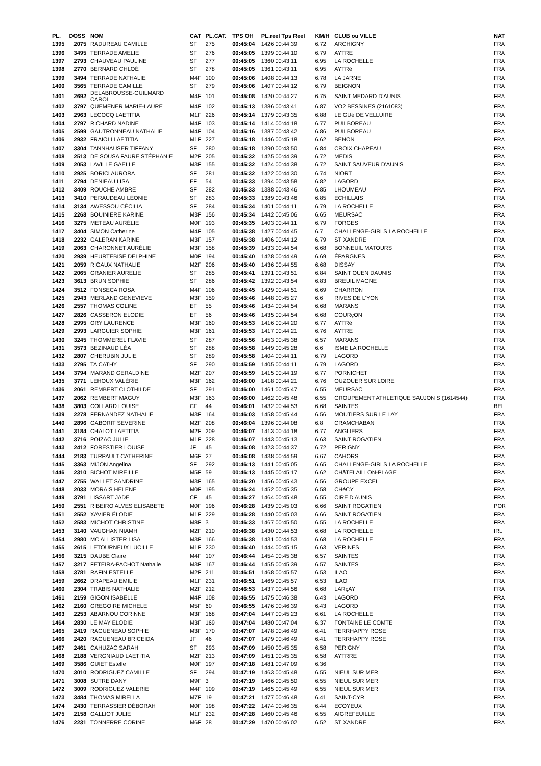| PL. | DOSS | NOM | CAT | PL.CAT. | TPS Off | PL.reel Tps Reel | KM/H | CLUB ou VILLE | NAT |
| --- | --- | --- | --- | --- | --- | --- | --- | --- | --- |
| 1395 | 2075 | RADUREAU CAMILLE | SF | 275 | 00:45:04 | 1426 00:44:39 | 6.72 | ARCHIGNY | FRA |
| 1396 | 3495 | TERRADE AMELIE | SF | 276 | 00:45:05 | 1399 00:44:10 | 6.79 | AYTRE | FRA |
| 1397 | 2793 | CHAUVEAU PAULINE | SF | 277 | 00:45:05 | 1360 00:43:11 | 6.95 | LA ROCHELLE | FRA |
| 1398 | 2770 | BERNARD CHLOÉ | SF | 278 | 00:45:05 | 1361 00:43:11 | 6.95 | AYTRé | FRA |
| 1399 | 3494 | TERRADE NATHALIE | M4F | 100 | 00:45:06 | 1408 00:44:13 | 6.78 | LA JARNE | FRA |
| 1400 | 3565 | TERRADE CAMILLE | SF | 279 | 00:45:06 | 1407 00:44:12 | 6.79 | BEIGNON | FRA |
| 1401 | 2692 | DELABROUSSE-GUILMARD CAROL | M4F | 101 | 00:45:08 | 1420 00:44:27 | 6.75 | SAINT MEDARD D'AUNIS | FRA |
| 1402 | 3797 | QUEMENER MARIE-LAURE | M4F | 102 | 00:45:13 | 1386 00:43:41 | 6.87 | VO2 BESSINES (2161083) | FRA |
| 1403 | 2963 | LECOCQ LAETITIA | M1F | 226 | 00:45:14 | 1379 00:43:35 | 6.88 | LE GUé DE VELLUIRE | FRA |
| 1404 | 2797 | RICHARD NADINE | M4F | 103 | 00:45:14 | 1414 00:44:18 | 6.77 | PUILBOREAU | FRA |
| 1405 | 2599 | GAUTRONNEAU NATHALIE | M4F | 104 | 00:45:16 | 1387 00:43:42 | 6.86 | PUILBOREAU | FRA |
| 1406 | 2932 | FRAIOLI LAETITIA | M1F | 227 | 00:45:18 | 1446 00:45:18 | 6.62 | BENON | FRA |
| 1407 | 3304 | TANNHAUSER TIFFANY | SF | 280 | 00:45:18 | 1390 00:43:50 | 6.84 | CROIX CHAPEAU | FRA |
| 1408 | 2513 | DE SOUSA FAURE STÉPHANIE | M2F | 205 | 00:45:32 | 1425 00:44:39 | 6.72 | MEDIS | FRA |
| 1409 | 2053 | LAVILLE GAELLE | M3F | 155 | 00:45:32 | 1424 00:44:38 | 6.72 | SAINT SAUVEUR D'AUNIS | FRA |
| 1410 | 2925 | BORICI AURORA | SF | 281 | 00:45:32 | 1422 00:44:30 | 6.74 | NIORT | FRA |
| 1411 | 2794 | DENIEAU LISA | EF | 54 | 00:45:33 | 1394 00:43:58 | 6.82 | LAGORD | FRA |
| 1412 | 3409 | ROUCHE AMBRE | SF | 282 | 00:45:33 | 1388 00:43:46 | 6.85 | LHOUMEAU | FRA |
| 1413 | 3410 | PERAUDEAU LÉONIE | SF | 283 | 00:45:33 | 1389 00:43:46 | 6.85 | ECHILLAIS | FRA |
| 1414 | 3134 | AWESSOU CÉCILIA | SF | 284 | 00:45:34 | 1401 00:44:11 | 6.79 | LA ROCHELLE | FRA |
| 1415 | 2268 | BOUINIERE KARINE | M3F | 156 | 00:45:34 | 1442 00:45:06 | 6.65 | MEURSAC | FRA |
| 1416 | 3275 | METEAU AURÉLIE | M0F | 193 | 00:45:35 | 1403 00:44:11 | 6.79 | FORGES | FRA |
| 1417 | 3404 | SIMON Catherine | M4F | 105 | 00:45:38 | 1427 00:44:45 | 6.7 | CHALLENGE-GIRLS LA ROCHELLE | FRA |
| 1418 | 2232 | GALERAN KARINE | M3F | 157 | 00:45:38 | 1406 00:44:12 | 6.79 | ST XANDRE | FRA |
| 1419 | 2063 | CHARONNET AURÉLIE | M3F | 158 | 00:45:39 | 1433 00:44:54 | 6.68 | BONNEUIL MATOURS | FRA |
| 1420 | 2939 | HEURTEBISE DELPHINE | M0F | 194 | 00:45:40 | 1428 00:44:49 | 6.69 | ÉPARGNES | FRA |
| 1421 | 2059 | RIGAUX NATHALIE | M2F | 206 | 00:45:40 | 1436 00:44:55 | 6.68 | DISSAY | FRA |
| 1422 | 2065 | GRANIER AURELIE | SF | 285 | 00:45:41 | 1391 00:43:51 | 6.84 | SAINT OUEN DAUNIS | FRA |
| 1423 | 3613 | BRUN SOPHIE | SF | 286 | 00:45:42 | 1392 00:43:54 | 6.83 | BREUIL MAGNE | FRA |
| 1424 | 3512 | FONSECA ROSA | M4F | 106 | 00:45:45 | 1429 00:44:51 | 6.69 | CHARRON | FRA |
| 1425 | 2943 | MERLAND GENEVIEVE | M3F | 159 | 00:45:46 | 1448 00:45:27 | 6.6 | RIVES DE L'YON | FRA |
| 1426 | 2557 | THOMAS COLINE | EF | 55 | 00:45:46 | 1434 00:44:54 | 6.68 | MARANS | FRA |
| 1427 | 2826 | CASSERON ELODIE | EF | 56 | 00:45:46 | 1435 00:44:54 | 6.68 | COURçON | FRA |
| 1428 | 2995 | ORY LAURENCE | M3F | 160 | 00:45:53 | 1416 00:44:20 | 6.77 | AYTRé | FRA |
| 1429 | 2993 | LARGUIER SOPHIE | M3F | 161 | 00:45:53 | 1417 00:44:21 | 6.76 | AYTRE | FRA |
| 1430 | 3245 | THOMMEREL FLAVIE | SF | 287 | 00:45:56 | 1453 00:45:38 | 6.57 | MARANS | FRA |
| 1431 | 3573 | BEZINAUD LÉA | SF | 288 | 00:45:58 | 1449 00:45:28 | 6.6 | ISME LA ROCHELLE | FRA |
| 1432 | 2807 | CHERUBIN JULIE | SF | 289 | 00:45:58 | 1404 00:44:11 | 6.79 | LAGORD | FRA |
| 1433 | 2795 | TA CATHY | SF | 290 | 00:45:59 | 1405 00:44:11 | 6.79 | LAGORD | FRA |
| 1434 | 3794 | MARAND GERALDINE | M2F | 207 | 00:45:59 | 1415 00:44:19 | 6.77 | PORNICHET | FRA |
| 1435 | 3771 | LEHOUX VALÉRIE | M3F | 162 | 00:46:00 | 1418 00:44:21 | 6.76 | OUZOUER SUR LOIRE | FRA |
| 1436 | 2061 | REMBERT CLOTHILDE | SF | 291 | 00:46:00 | 1461 00:45:47 | 6.55 | MEURSAC | FRA |
| 1437 | 2062 | REMBERT MAGUY | M3F | 163 | 00:46:00 | 1462 00:45:48 | 6.55 | GROUPEMENT ATHLETIQUE SAUJON S (1614544) | FRA |
| 1438 | 3803 | COLLARD LOUISE | CF | 44 | 00:46:01 | 1432 00:44:53 | 6.68 | SAINTES | BEL |
| 1439 | 2278 | FERNANDEZ NATHALIE | M3F | 164 | 00:46:03 | 1458 00:45:44 | 6.56 | MOUTIERS SUR LE LAY | FRA |
| 1440 | 2896 | GABORIT SEVERINE | M2F | 208 | 00:46:04 | 1396 00:44:08 | 6.8 | CRAMCHABAN | FRA |
| 1441 | 3184 | CHALOT LAETITIA | M2F | 209 | 00:46:07 | 1413 00:44:18 | 6.77 | ANGLIERS | FRA |
| 1442 | 3716 | POIZAC JULIE | M1F | 228 | 00:46:07 | 1443 00:45:13 | 6.63 | SAINT ROGATIEN | FRA |
| 1443 | 2412 | FORESTIER LOUISE | JF | 45 | 00:46:08 | 1423 00:44:37 | 6.72 | PERIGNY | FRA |
| 1444 | 2183 | TURPAULT CATHERINE | M6F | 27 | 00:46:08 | 1438 00:44:59 | 6.67 | CAHORS | FRA |
| 1445 | 3363 | MIJON Angelina | SF | 292 | 00:46:13 | 1441 00:45:05 | 6.65 | CHALLENGE-GIRLS LA ROCHELLE | FRA |
| 1446 | 2310 | BICHOT MIREILLE | M5F | 59 | 00:46:13 | 1445 00:45:17 | 6.62 | CHâTELAILLON-PLAGE | FRA |
| 1447 | 2755 | WALLET SANDRINE | M3F | 165 | 00:46:20 | 1456 00:45:43 | 6.56 | GROUPE EXCEL | FRA |
| 1448 | 2033 | MORAIS HELENE | M0F | 195 | 00:46:24 | 1452 00:45:35 | 6.58 | CHéCY | FRA |
| 1449 | 3791 | LISSART JADE | CF | 45 | 00:46:27 | 1464 00:45:48 | 6.55 | CIRE D'AUNIS | FRA |
| 1450 | 2551 | RIBEIRO ALVES ELISABETE | M0F | 196 | 00:46:28 | 1439 00:45:03 | 6.66 | SAINT ROGATIEN | POR |
| 1451 | 2552 | XAVIER ÉLODIE | M1F | 229 | 00:46:28 | 1440 00:45:03 | 6.66 | SAINT ROGATIEN | FRA |
| 1452 | 2583 | MICHOT CHRISTINE | M8F | 3 | 00:46:33 | 1467 00:45:50 | 6.55 | LA ROCHELLE | FRA |
| 1453 | 3140 | VAUGHAN NIAMH | M2F | 210 | 00:46:38 | 1430 00:44:53 | 6.68 | LA ROCHELLE | IRL |
| 1454 | 2980 | MC ALLISTER LISA | M3F | 166 | 00:46:38 | 1431 00:44:53 | 6.68 | LA ROCHELLE | FRA |
| 1455 | 2615 | LETOURNEUX LUCILLE | M1F | 230 | 00:46:40 | 1444 00:45:15 | 6.63 | VERINES | FRA |
| 1456 | 3215 | DAUBE Claire | M4F | 107 | 00:46:44 | 1454 00:45:38 | 6.57 | SAINTES | FRA |
| 1457 | 3217 | FETEIRA-PACHOT Nathalie | M3F | 167 | 00:46:44 | 1455 00:45:39 | 6.57 | SAINTES | FRA |
| 1458 | 3781 | RAFIN ESTELLE | M2F | 211 | 00:46:51 | 1468 00:45:57 | 6.53 | ILAO | FRA |
| 1459 | 2662 | DRAPEAU EMILIE | M1F | 231 | 00:46:51 | 1469 00:45:57 | 6.53 | ILAO | FRA |
| 1460 | 2304 | TRABIS NATHALIE | M2F | 212 | 00:46:53 | 1437 00:44:56 | 6.68 | LARçAY | FRA |
| 1461 | 2159 | GIGON ISABELLE | M4F | 108 | 00:46:55 | 1475 00:46:38 | 6.43 | LAGORD | FRA |
| 1462 | 2160 | GREGOIRE MICHELE | M5F | 60 | 00:46:55 | 1476 00:46:39 | 6.43 | LAGORD | FRA |
| 1463 | 2253 | ABARNOU CORINNE | M3F | 168 | 00:47:04 | 1447 00:45:23 | 6.61 | LA ROCHELLE | FRA |
| 1464 | 2830 | LE MAY ELODIE | M3F | 169 | 00:47:04 | 1480 00:47:04 | 6.37 | FONTAINE LE COMTE | FRA |
| 1465 | 2419 | RAGUENEAU SOPHIE | M3F | 170 | 00:47:07 | 1478 00:46:49 | 6.41 | TERRHAPPY ROSE | FRA |
| 1466 | 2420 | RAGUENEAU BRICEIDA | JF | 46 | 00:47:07 | 1479 00:46:49 | 6.41 | TERRHAPPY ROSE | FRA |
| 1467 | 2461 | CAHUZAC SARAH | SF | 293 | 00:47:09 | 1450 00:45:35 | 6.58 | PERIGNY | FRA |
| 1468 | 2188 | VERGNIAUD LAETITIA | M2F | 213 | 00:47:09 | 1451 00:45:35 | 6.58 | AYTRRE | FRA |
| 1469 | 3586 | GUIET Estelle | M0F | 197 | 00:47:18 | 1481 00:47:09 | 6.36 | | FRA |
| 1470 | 3010 | RODRIGUEZ CAMILLE | SF | 294 | 00:47:19 | 1463 00:45:48 | 6.55 | NIEUL SUR MER | FRA |
| 1471 | 3008 | SUTRE DANY | M9F | 3 | 00:47:19 | 1466 00:45:50 | 6.55 | NIEUL SUR MER | FRA |
| 1472 | 3009 | RODRIGUEZ VALERIE | M4F | 109 | 00:47:19 | 1465 00:45:49 | 6.55 | NIEUL SUR MER | FRA |
| 1473 | 3484 | THOMAS MIRELLA | M7F | 19 | 00:47:21 | 1477 00:46:48 | 6.41 | SAINT-CYR | FRA |
| 1474 | 2430 | TERRASSIER DÉBORAH | M0F | 198 | 00:47:22 | 1474 00:46:35 | 6.44 | ECOYEUX | FRA |
| 1475 | 2158 | GALLIOT JULIE | M1F | 232 | 00:47:28 | 1460 00:45:46 | 6.55 | AIGREFEUILLE | FRA |
| 1476 | 2231 | TONNERRE CORINE | M6F | 28 | 00:47:29 | 1470 00:46:02 | 6.52 | ST XANDRE | FRA |